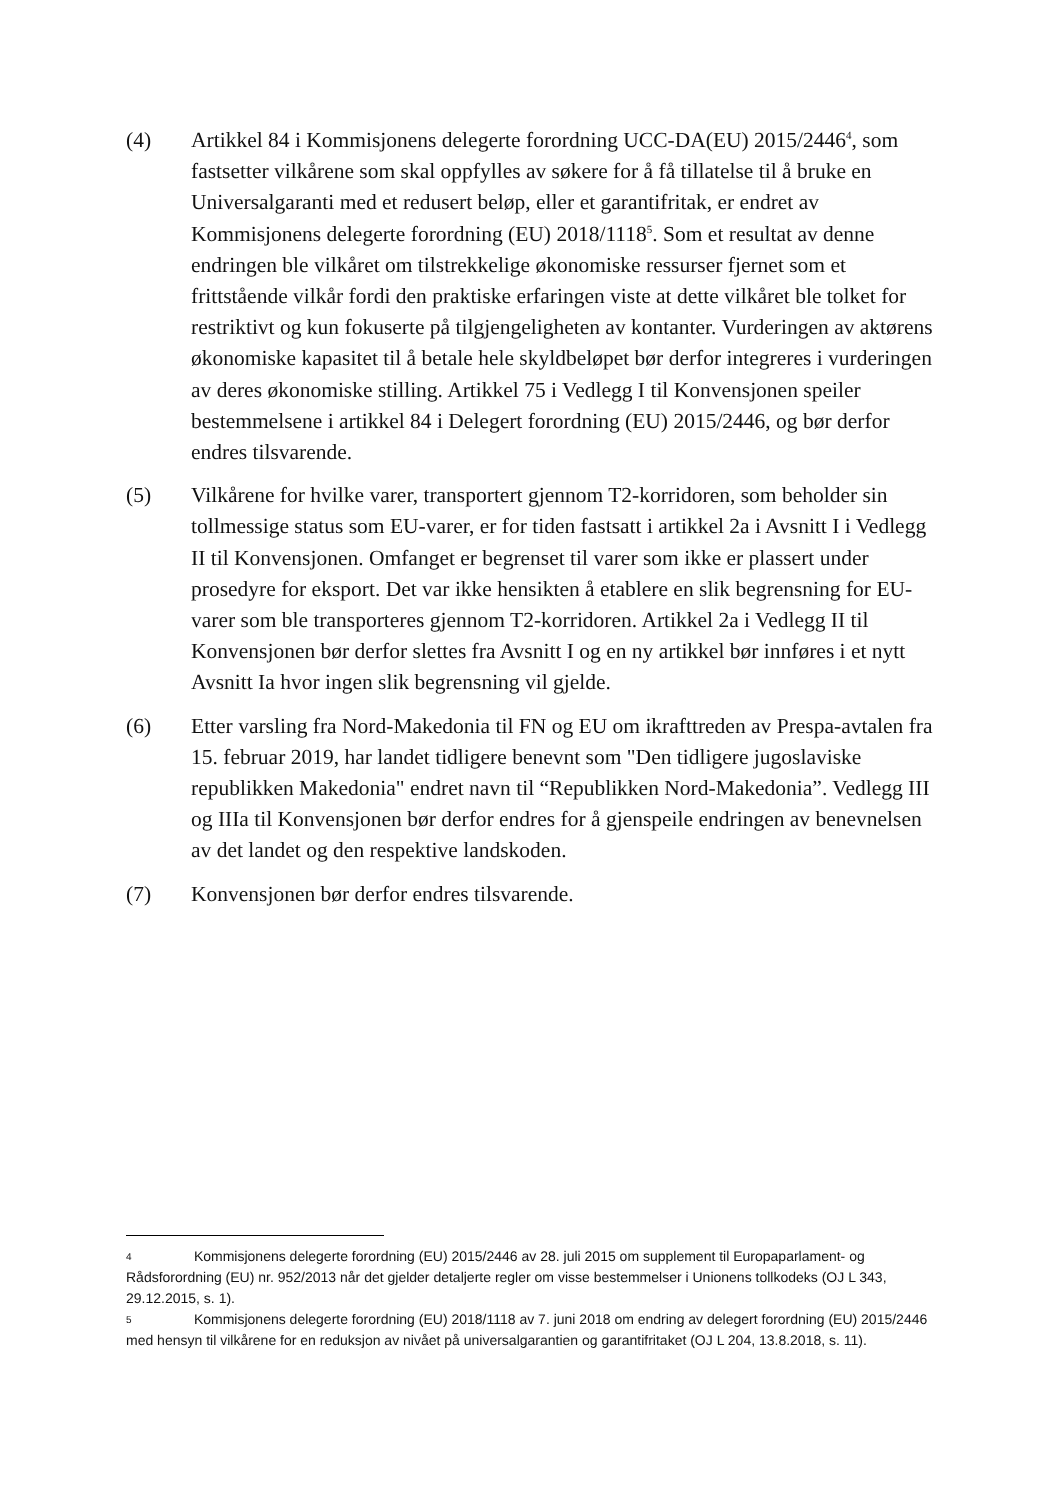(4) Artikkel 84 i Kommisjonens delegerte forordning UCC-DA(EU) 2015/2446<sup>4</sup>, som fastsetter vilkårene som skal oppfylles av søkere for å få tillatelse til å bruke en Universalgaranti med et redusert beløp, eller et garantifritak, er endret av Kommisjonens delegerte forordning (EU) 2018/1118<sup>5</sup>. Som et resultat av denne endringen ble vilkåret om tilstrekkelige økonomiske ressurser fjernet som et frittstående vilkår fordi den praktiske erfaringen viste at dette vilkåret ble tolket for restriktivt og kun fokuserte på tilgjengeligheten av kontanter. Vurderingen av aktørens økonomiske kapasitet til å betale hele skyldbeløpet bør derfor integreres i vurderingen av deres økonomiske stilling. Artikkel 75 i Vedlegg I til Konvensjonen speiler bestemmelsene i artikkel 84 i Delegert forordning (EU) 2015/2446, og bør derfor endres tilsvarende.
(5) Vilkårene for hvilke varer, transportert gjennom T2-korridoren, som beholder sin tollmessige status som EU-varer, er for tiden fastsatt i artikkel 2a i Avsnitt I i Vedlegg II til Konvensjonen. Omfanget er begrenset til varer som ikke er plassert under prosedyre for eksport. Det var ikke hensikten å etablere en slik begrensning for EU-varer som ble transporteres gjennom T2-korridoren. Artikkel 2a i Vedlegg II til Konvensjonen bør derfor slettes fra Avsnitt I og en ny artikkel bør innføres i et nytt Avsnitt Ia hvor ingen slik begrensning vil gjelde.
(6) Etter varsling fra Nord-Makedonia til FN og EU om ikrafttreden av Prespa-avtalen fra 15. februar 2019, har landet tidligere benevnt som "Den tidligere jugoslaviske republikken Makedonia" endret navn til “Republikken Nord-Makedonia”. Vedlegg III og IIIa til Konvensjonen bør derfor endres for å gjenspeile endringen av benevnelsen av det landet og den respektive landskoden.
(7) Konvensjonen bør derfor endres tilsvarende.
4 Kommisjonens delegerte forordning (EU) 2015/2446 av 28. juli 2015 om supplement til Europaparlament- og Rådsforordning (EU) nr. 952/2013 når det gjelder detaljerte regler om visse bestemmelser i Unionens tollkodeks (OJ L 343, 29.12.2015, s. 1).
5 Kommisjonens delegerte forordning (EU) 2018/1118 av 7. juni 2018 om endring av delegert forordning (EU) 2015/2446 med hensyn til vilkårene for en reduksjon av nivået på universalgarantien og garantifritaket (OJ L 204, 13.8.2018, s. 11).